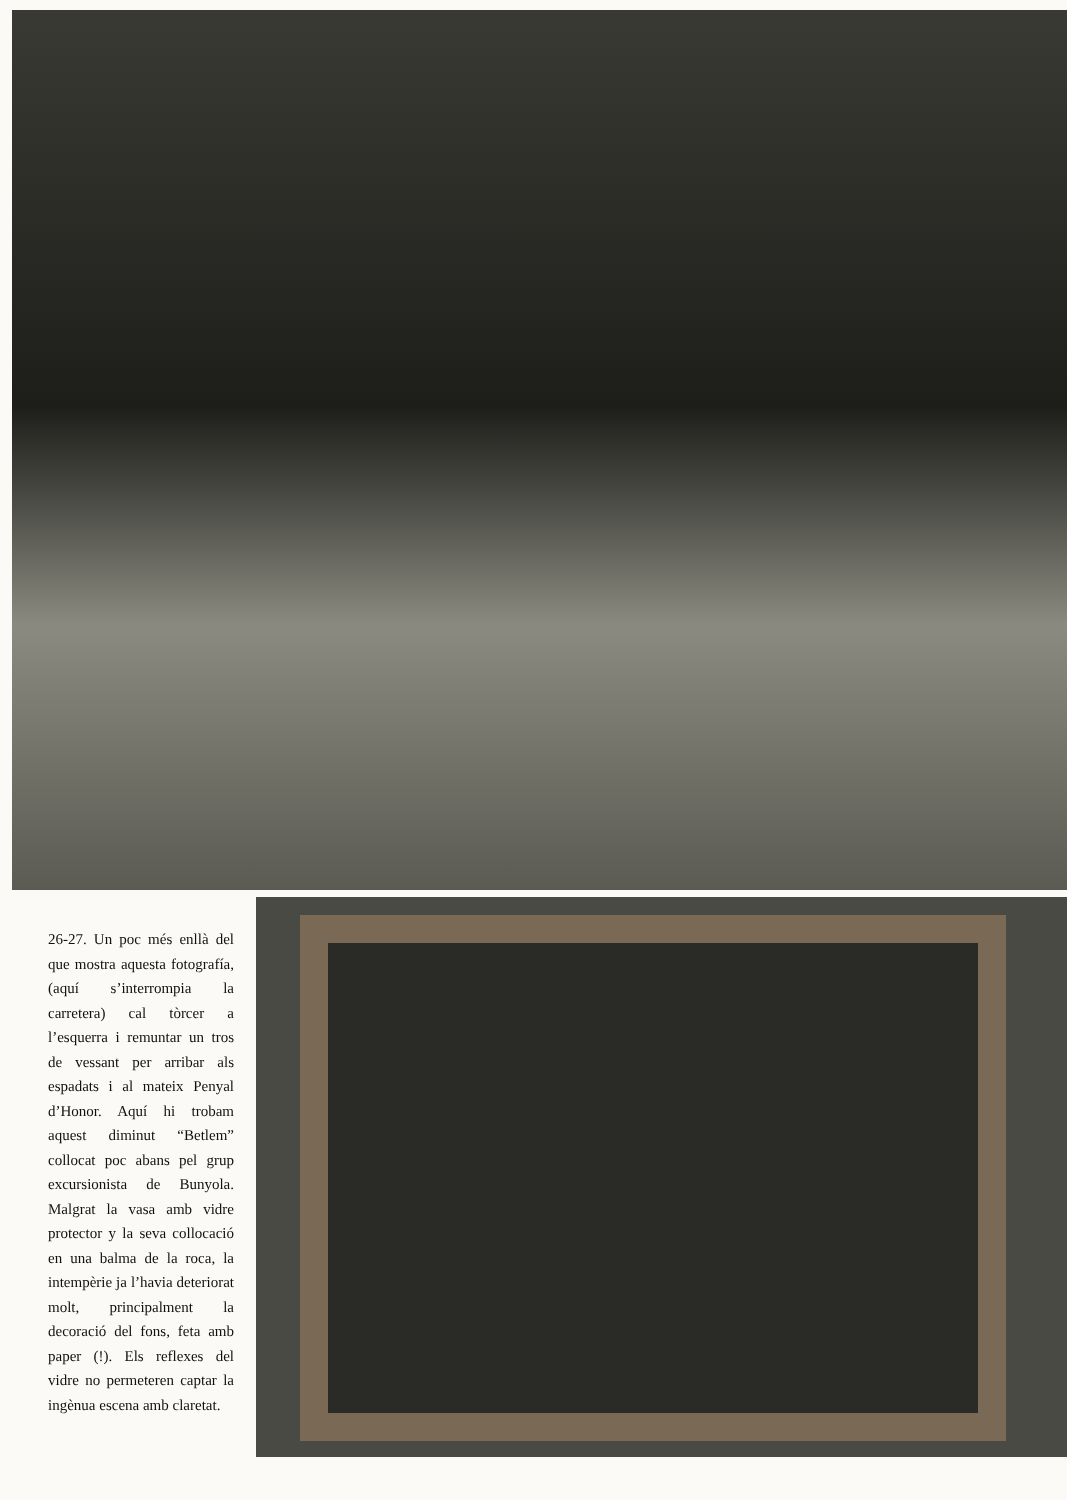26-27. Un poc més enllà del que mostra aquesta fotografía, (aquí s’interrompia la carretera) cal tòrcer a l’esquerra i remuntar un tros de vessant per arribar als espadats i al mateix Penyal d’Honor. Aquí hi trobam aquest diminut “Betlem” collocat poc abans pel grup excursionista de Bunyola. Malgrat la vasa amb vidre protector y la seva collocació en una balma de la roca, la intempèrie ja l’havia deteriorat molt, principalment la decoració del fons, feta amb paper (!). Els reflexes del vidre no permeteren captar la ingènua escena amb claretat.